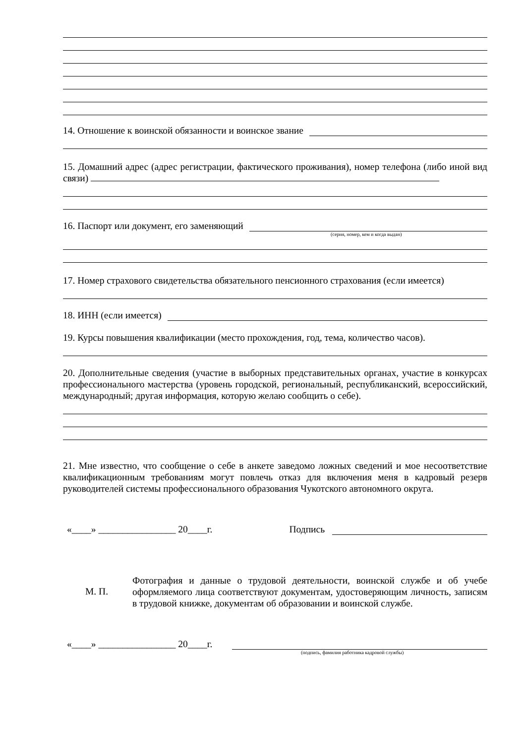14. Отношение к воинской обязанности и воинское звание
15. Домашний адрес (адрес регистрации, фактического проживания), номер телефона (либо иной вид связи)
16. Паспорт или документ, его заменяющий
(серия, номер, кем и когда выдан)
17. Номер страхового свидетельства обязательного пенсионного страхования (если имеется)
18. ИНН (если имеется)
19. Курсы повышения квалификации (место прохождения, год, тема, количество часов).
20. Дополнительные сведения (участие в выборных представительных органах, участие в конкурсах профессионального мастерства (уровень городской, региональный, республиканский, всероссийский, международный; другая информация, которую желаю сообщить о себе).
21. Мне известно, что сообщение о себе в анкете заведомо ложных сведений и мое несоответствие квалификационным требованиям могут повлечь отказ для включения меня в кадровый резерв руководителей системы профессионального образования Чукотского автономного округа.
«____» ________________ 20____г. Подпись
М. П.
Фотография и данные о трудовой деятельности, воинской службе и об учебе оформляемого лица соответствуют документам, удостоверяющим личность, записям в трудовой книжке, документам об образовании и воинской службе.
«____» ________________ 20____г.
(подпись, фамилия работника кадровой службы)